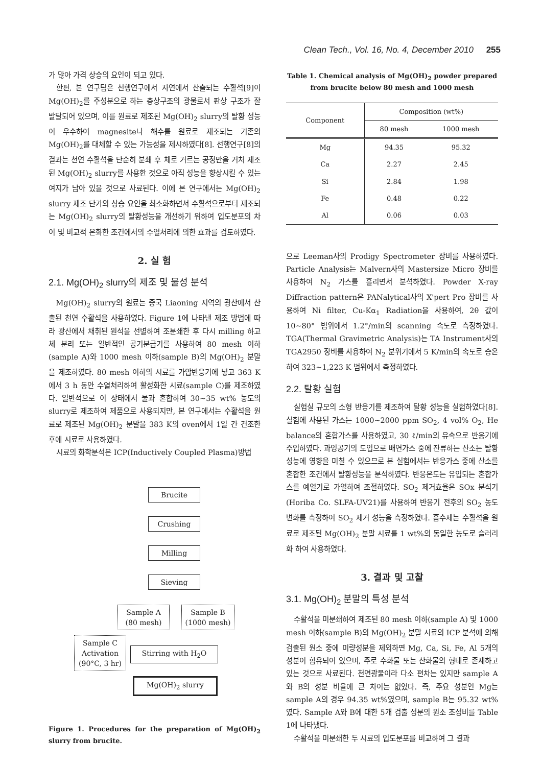Clean Tech., Vol. 16, No. 4, December 2010 255
가 많아 가격 상승의 요인이 되고 있다.
한편, 본 연구팀은 선행연구에서 자연에서 산출되는 수활석[9]이 Mg(OH)<sub>2</sub>를 주성분으로 하는 층상구조의 광물로서 판상 구조가 잘 발달되어 있으며, 이를 원료로 제조된 Mg(OH)<sub>2</sub> slurry의 탈황 성능이 우수하여 magnesite나 해수를 원료로 제조되는 기존의 Mg(OH)<sub>2</sub>를 대체할 수 있는 가능성을 제시하였다[8]. 선행연구[8]의 결과는 천연 수활석을 단순히 분쇄 후 체로 거르는 공정만을 거처 제조된 Mg(OH)<sub>2</sub> slurry를 사용한 것으로 아직 성능을 향상시킬 수 있는 여지가 남아 있을 것으로 사료된다. 이에 본 연구에서는 Mg(OH)<sub>2</sub> slurry 제조 단가의 상승 요인을 최소화하면서 수활석으로부터 제조되는 Mg(OH)<sub>2</sub> slurry의 탈황성능을 개선하기 위하여 입도분포의 차이 및 비교적 온화한 조건에서의 수열처리에 의한 효과를 검토하였다.
2. 실 험
2.1. Mg(OH)<sub>2</sub> slurry의 제조 및 물성 분석
Mg(OH)<sub>2</sub> slurry의 원료는 중국 Liaoning 지역의 광산에서 산출된 천연 수활석을 사용하였다. Figure 1에 나타낸 제조 방법에 따라 광산에서 채취된 원석을 선별하여 조분쇄한 후 다시 milling 하고 체 분리 또는 일반적인 공기분급기를 사용하여 80 mesh 이하(sample A)와 1000 mesh 이하(sample B)의 Mg(OH)<sub>2</sub> 분말을 제조하였다. 80 mesh 이하의 시료를 가압반응기에 넣고 363 K에서 3 h 동안 수열처리하여 활성화한 시료(sample C)를 제조하였다. 일반적으로 이 상태에서 물과 혼합하여 30~35 wt% 농도의 slurry로 제조하여 제품으로 사용되지만, 본 연구에서는 수활석을 원료로 제조된 Mg(OH)<sub>2</sub> 분말을 383 K의 oven에서 1일 간 건조한 후에 시료로 사용하였다.
시료의 화학분석은 ICP(Inductively Coupled Plasma)방법
Brucite
Crushing
Milling
Sieving
Sample A
(80 mesh)
Sample B
(1000 mesh)
Sample C
Activation
(90°C, 3 hr)
Stirring with H<sub>2</sub>O
Mg(OH)<sub>2</sub> slurry
Figure 1. Procedures for the preparation of Mg(OH)<sub>2</sub> slurry from brucite.
Table 1. Chemical analysis of Mg(OH)<sub>2</sub> powder prepared from brucite below 80 mesh and 1000 mesh
| Component | Composition (wt%) | |
| --- | --- | --- |
| | 80 mesh | 1000 mesh |
| Mg | 94.35 | 95.32 |
| Ca | 2.27 | 2.45 |
| Si | 2.84 | 1.98 |
| Fe | 0.48 | 0.22 |
| Al | 0.06 | 0.03 |
으로 Leeman사의 Prodigy Spectrometer 장비를 사용하였다. Particle Analysis는 Malvern사의 Mastersize Micro 장비를 사용하여 N<sub>2</sub> 가스를 흘리면서 분석하였다. Powder X-ray Diffraction pattern은 PANalytical사의 X'pert Pro 장비를 사용하여 Ni filter, Cu-Kα<sub>1</sub> Radiation을 사용하여, 2θ 값이 10~80° 범위에서 1.2°/min의 scanning 속도로 측정하였다. TGA(Thermal Gravimetric Analysis)는 TA Instrument사의 TGA2950 장비를 사용하여 N<sub>2</sub> 분위기에서 5 K/min의 속도로 승온하여 323~1,223 K 범위에서 측정하였다.
2.2. 탈황 실험
실험실 규모의 소형 반응기를 제조하여 탈황 성능을 실험하였다[8]. 실험에 사용된 가스는 1000~2000 ppm SO<sub>2</sub>, 4 vol% O<sub>2</sub>, He balance의 혼합가스를 사용하였고, 30 ℓ/min의 유속으로 반응기에 주입하였다. 과잉공기의 도입으로 배연가스 중에 잔류하는 산소는 탈황성능에 영향을 미칠 수 있으므로 본 실험에서는 반응가스 중에 산소를 혼합한 조건에서 탈황성능을 분석하였다. 반응온도는 유입되는 혼합가스를 예열기로 가열하여 조절하였다. SO<sub>2</sub> 제거효율은 SOx 분석기(Horiba Co. SLFA-UV21)를 사용하여 반응기 전후의 SO<sub>2</sub> 농도 변화를 측정하여 SO<sub>2</sub> 제거 성능을 측정하였다. 흡수제는 수활석을 원료로 제조된 Mg(OH)<sub>2</sub> 분말 시료를 1 wt%의 동일한 농도로 슬러리화 하여 사용하였다.
3. 결과 및 고찰
3.1. Mg(OH)<sub>2</sub> 분말의 특성 분석
수활석을 미분쇄하여 제조된 80 mesh 이하(sample A) 및 1000 mesh 이하(sample B)의 Mg(OH)<sub>2</sub> 분말 시료의 ICP 분석에 의해 검출된 원소 중에 미량성분을 제외하면 Mg, Ca, Si, Fe, Al 5개의 성분이 함유되어 있으며, 주로 수화물 또는 산화물의 형태로 존재하고 있는 것으로 사료된다. 천연광물이라 다소 편차는 있지만 sample A와 B의 성분 비율에 큰 차이는 없었다. 즉, 주요 성분인 Mg는 sample A의 경우 94.35 wt%였으며, sample B는 95.32 wt%였다. Sample A와 B에 대한 5개 검출 성분의 원소 조성비를 Table 1에 나타냈다.
수활석을 미분쇄한 두 시료의 입도분포를 비교하여 그 결과